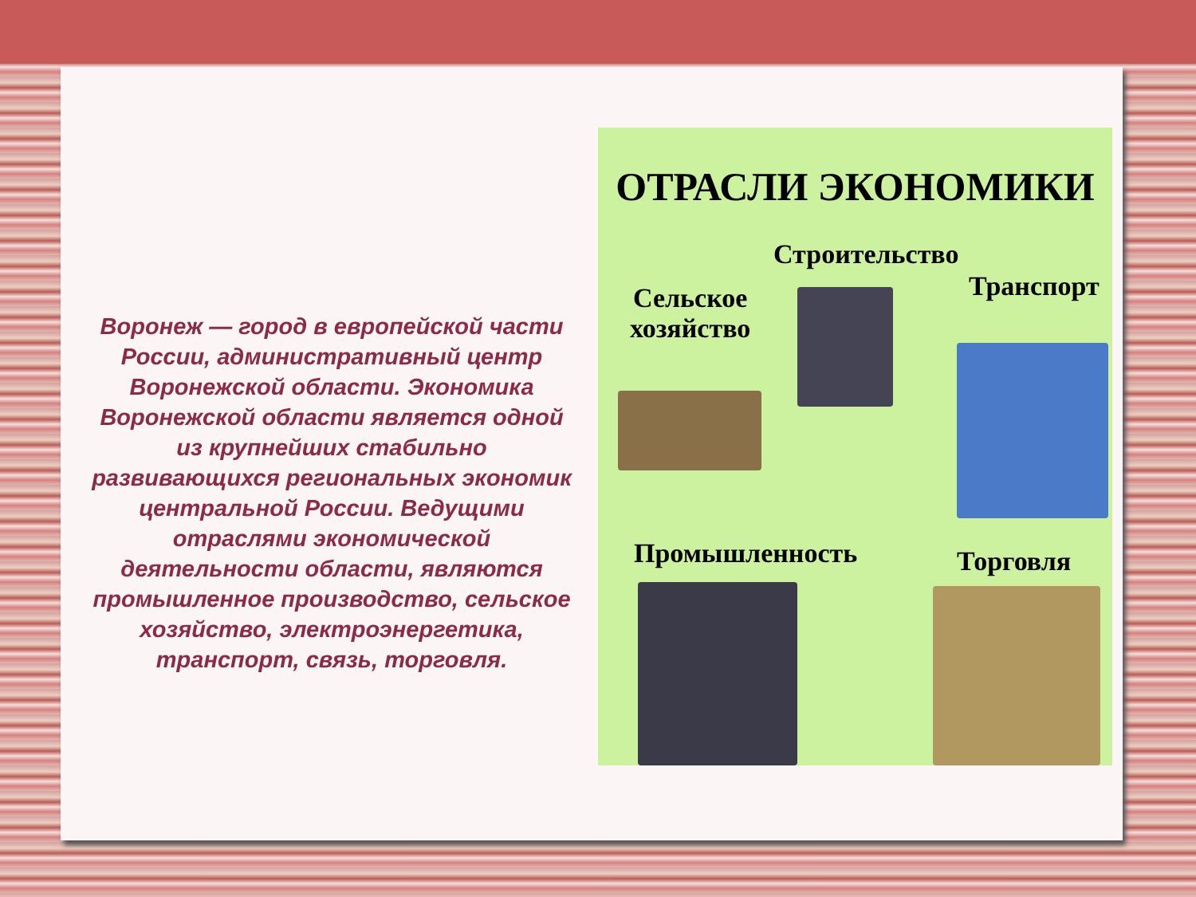Воронеж — город в европейской части России, административный центр Воронежской области. Экономика Воронежской области является одной из крупнейших стабильно развивающихся региональных экономик центральной России. Ведущими отраслями экономической деятельности области, являются промышленное производство, сельское хозяйство, электроэнергетика, транспорт, связь, торговля.
ОТРАСЛИ ЭКОНОМИКИ
Строительство
Сельское
хозяйство
Транспорт
Промышленность Торговля